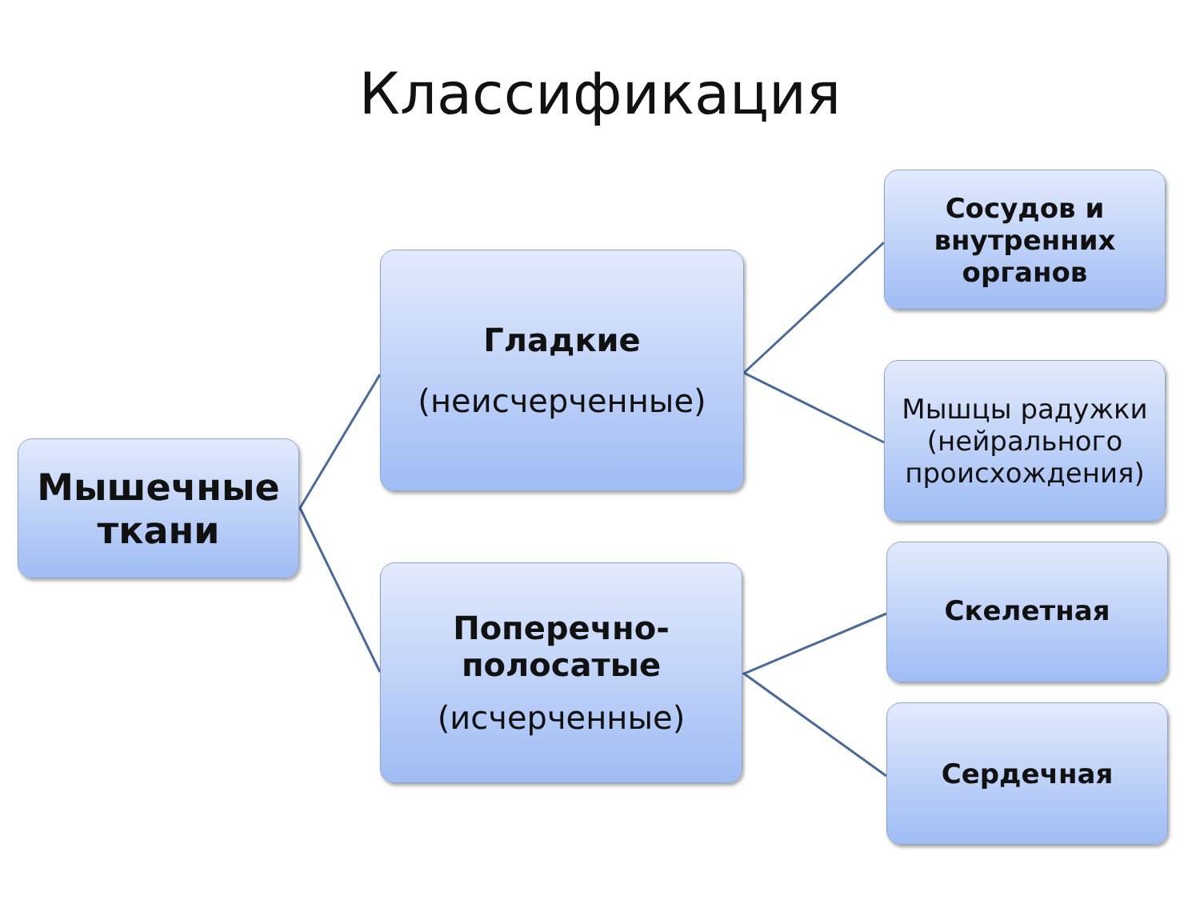Классификация
Мышечные
ткани
Гладкие
(неисчерченные)
Поперечно-
полосатые
(исчерченные)
Сосудов и
внутренних
органов
Мышцы радужки (нейрального происхождения)
Скелетная
Сердечная